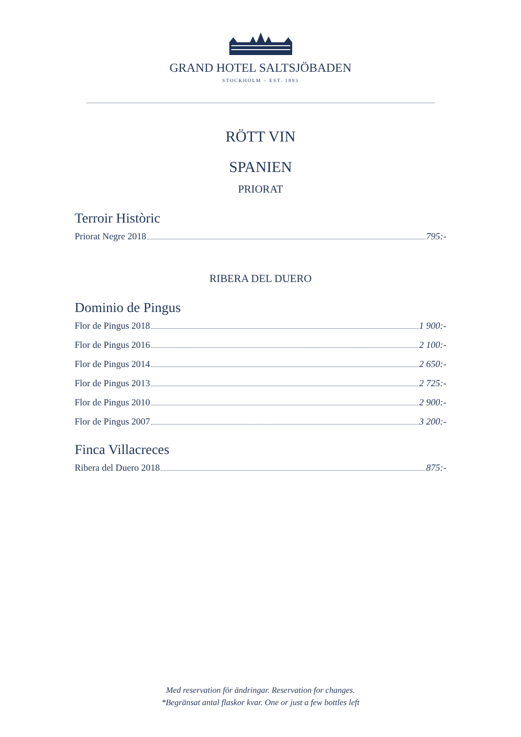GRAND HOTEL SALTSJÖBADEN
STOCKHOLM – EST. 1893
RÖTT VIN
SPANIEN
PRIORAT
Terroir Històric
Priorat Negre 2018 795:-
RIBERA DEL DUERO
Dominio de Pingus
Flor de Pingus 2018 1 900:-
Flor de Pingus 2016 2 100:-
Flor de Pingus 2014 2 650:-
Flor de Pingus 2013 2 725:-
Flor de Pingus 2010 2 900:-
Flor de Pingus 2007 3 200:-
Finca Villacreces
Ribera del Duero 2018 875:-
Med reservation för ändringar. Reservation for changes.
*Begränsat antal flaskor kvar. One or just a few bottles left